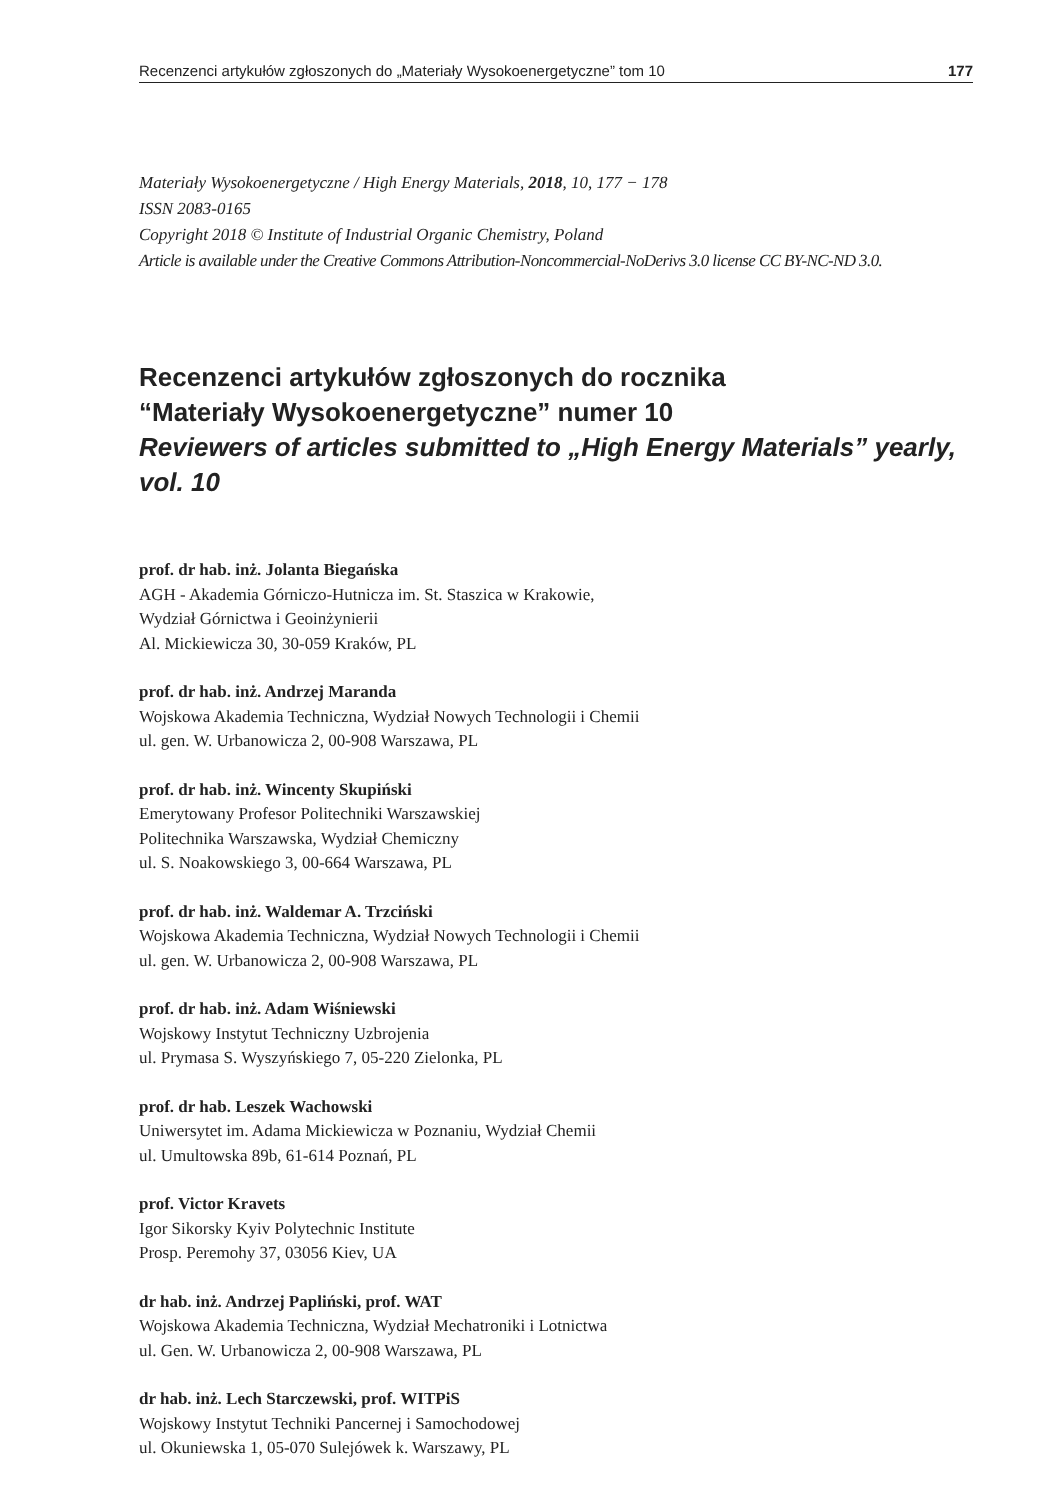Recenzenci artykułów zgłoszonych do „Materiały Wysokoenergetyczne” tom 10 177
Materiały Wysokoenergetyczne / High Energy Materials, 2018, 10, 177 − 178
ISSN 2083-0165
Copyright 2018 © Institute of Industrial Organic Chemistry, Poland
Article is available under the Creative Commons Attribution-Noncommercial-NoDerivs 3.0 license CC BY-NC-ND 3.0.
Recenzenci artykułów zgłoszonych do rocznika
“Materiały Wysokoenergetyczne” numer 10
Reviewers of articles submitted to „High Energy Materials” yearly, vol. 10
prof. dr hab. inż. Jolanta Biegańska
AGH - Akademia Górniczo-Hutnicza im. St. Staszica w Krakowie,
Wydział Górnictwa i Geoinżynierii
Al. Mickiewicza 30, 30-059 Kraków, PL
prof. dr hab. inż. Andrzej Maranda
Wojskowa Akademia Techniczna, Wydział Nowych Technologii i Chemii
ul. gen. W. Urbanowicza 2, 00-908 Warszawa, PL
prof. dr hab. inż. Wincenty Skupiński
Emerytowany Profesor Politechniki Warszawskiej
Politechnika Warszawska, Wydział Chemiczny
ul. S. Noakowskiego 3, 00-664 Warszawa, PL
prof. dr hab. inż. Waldemar A. Trzciński
Wojskowa Akademia Techniczna, Wydział Nowych Technologii i Chemii
ul. gen. W. Urbanowicza 2, 00-908 Warszawa, PL
prof. dr hab. inż. Adam Wiśniewski
Wojskowy Instytut Techniczny Uzbrojenia
ul. Prymasa S. Wyszyńskiego 7, 05-220 Zielonka, PL
prof. dr hab. Leszek Wachowski
Uniwersytet im. Adama Mickiewicza w Poznaniu, Wydział Chemii
ul. Umultowska 89b, 61-614 Poznań, PL
prof. Victor Kravets
Igor Sikorsky Kyiv Polytechnic Institute
Prosp. Peremohy 37, 03056 Kiev, UA
dr hab. inż. Andrzej Papliński, prof. WAT
Wojskowa Akademia Techniczna, Wydział Mechatroniki i Lotnictwa
ul. Gen. W. Urbanowicza 2, 00-908 Warszawa, PL
dr hab. inż. Lech Starczewski, prof. WITPiS
Wojskowy Instytut Techniki Pancernej i Samochodowej
ul. Okuniewska 1, 05-070 Sulejówek k. Warszawy, PL